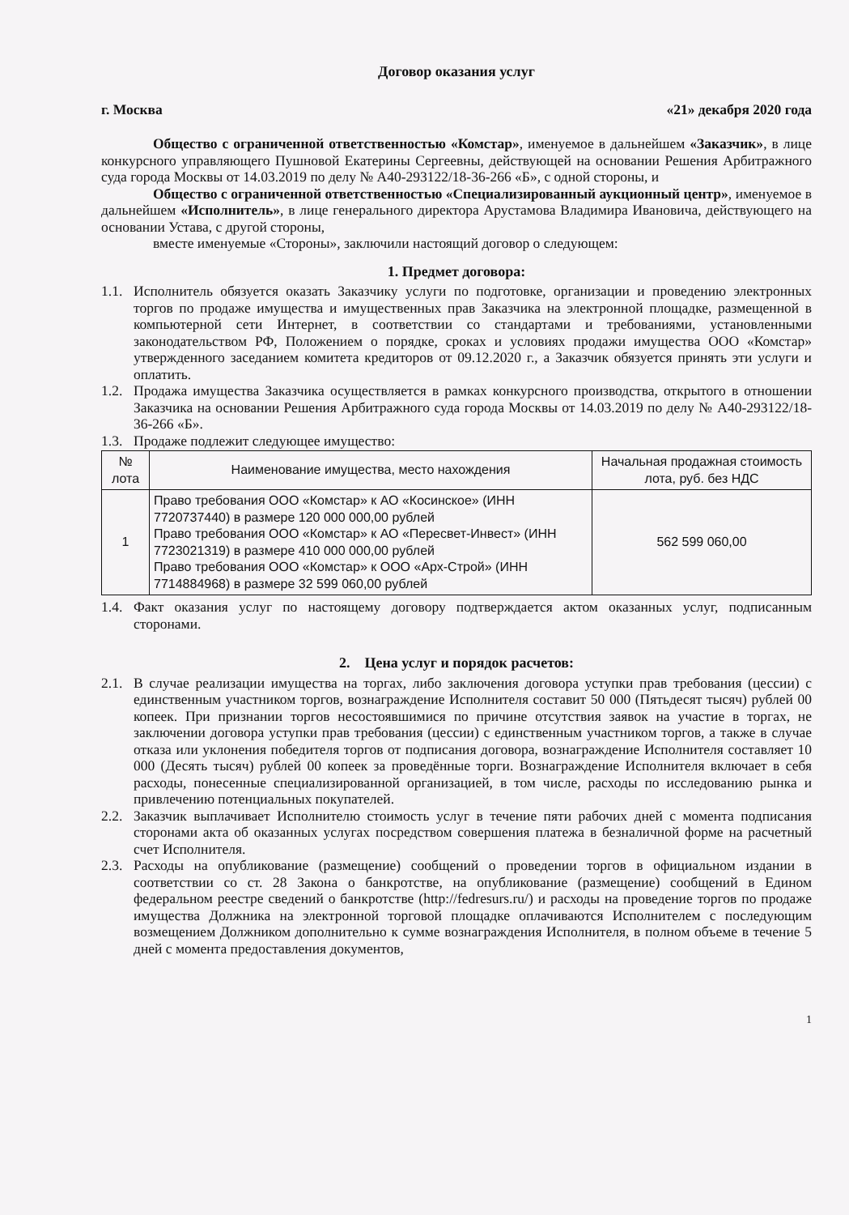Договор оказания услуг
г. Москва «21» декабря 2020 года
Общество с ограниченной ответственностью «Комстар», именуемое в дальнейшем «Заказчик», в лице конкурсного управляющего Пушновой Екатерины Сергеевны, действующей на основании Решения Арбитражного суда города Москвы от 14.03.2019 по делу № А40-293122/18-36-266 «Б», с одной стороны, и
Общество с ограниченной ответственностью «Специализированный аукционный центр», именуемое в дальнейшем «Исполнитель», в лице генерального директора Арустамова Владимира Ивановича, действующего на основании Устава, с другой стороны,
вместе именуемые «Стороны», заключили настоящий договор о следующем:
1. Предмет договора:
1.1. Исполнитель обязуется оказать Заказчику услуги по подготовке, организации и проведению электронных торгов по продаже имущества и имущественных прав Заказчика на электронной площадке, размещенной в компьютерной сети Интернет, в соответствии со стандартами и требованиями, установленными законодательством РФ, Положением о порядке, сроках и условиях продажи имущества ООО «Комстар» утвержденного заседанием комитета кредиторов от 09.12.2020 г., а Заказчик обязуется принять эти услуги и оплатить.
1.2. Продажа имущества Заказчика осуществляется в рамках конкурсного производства, открытого в отношении Заказчика на основании Решения Арбитражного суда города Москвы от 14.03.2019 по делу № А40-293122/18-36-266 «Б».
1.3. Продаже подлежит следующее имущество:
| № лота | Наименование имущества, место нахождения | Начальная продажная стоимость лота, руб. без НДС |
| --- | --- | --- |
| 1 | Право требования ООО «Комстар» к АО «Косинское» (ИНН 7720737440) в размере 120 000 000,00 рублей Право требования ООО «Комстар» к АО «Пересвет-Инвест» (ИНН 7723021319) в размере 410 000 000,00 рублей Право требования ООО «Комстар» к ООО «Арх-Строй» (ИНН 7714884968) в размере 32 599 060,00 рублей | 562 599 060,00 |
1.4. Факт оказания услуг по настоящему договору подтверждается актом оказанных услуг, подписанным сторонами.
2. Цена услуг и порядок расчетов:
2.1. В случае реализации имущества на торгах, либо заключения договора уступки прав требования (цессии) с единственным участником торгов, вознаграждение Исполнителя составит 50 000 (Пятьдесят тысяч) рублей 00 копеек. При признании торгов несостоявшимися по причине отсутствия заявок на участие в торгах, не заключении договора уступки прав требования (цессии) с единственным участником торгов, а также в случае отказа или уклонения победителя торгов от подписания договора, вознаграждение Исполнителя составляет 10 000 (Десять тысяч) рублей 00 копеек за проведённые торги. Вознаграждение Исполнителя включает в себя расходы, понесенные специализированной организацией, в том числе, расходы по исследованию рынка и привлечению потенциальных покупателей.
2.2. Заказчик выплачивает Исполнителю стоимость услуг в течение пяти рабочих дней с момента подписания сторонами акта об оказанных услугах посредством совершения платежа в безналичной форме на расчетный счет Исполнителя.
2.3. Расходы на опубликование (размещение) сообщений о проведении торгов в официальном издании в соответствии со ст. 28 Закона о банкротстве, на опубликование (размещение) сообщений в Едином федеральном реестре сведений о банкротстве (http://fedresurs.ru/) и расходы на проведение торгов по продаже имущества Должника на электронной торговой площадке оплачиваются Исполнителем с последующим возмещением Должником дополнительно к сумме вознаграждения Исполнителя, в полном объеме в течение 5 дней с момента предоставления документов,
1